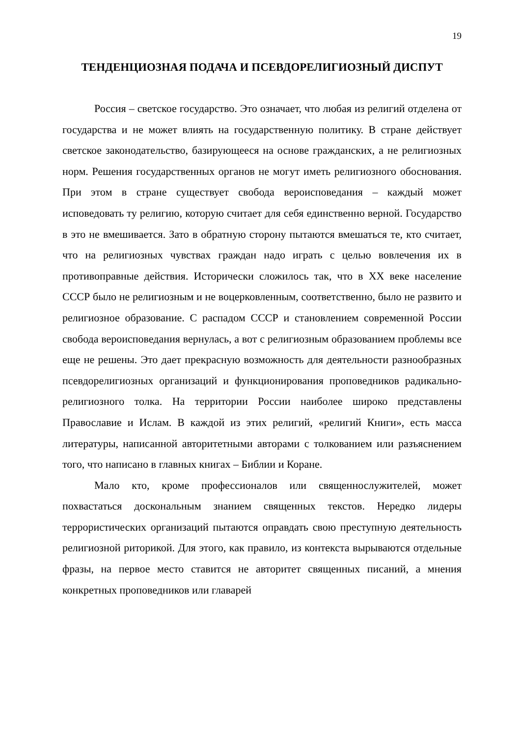19
ТЕНДЕНЦИОЗНАЯ ПОДАЧА И ПСЕВДОРЕЛИГИОЗНЫЙ ДИСПУТ
Россия – светское государство. Это означает, что любая из религий отделена от государства и не может влиять на государственную политику. В стране действует светское законодательство, базирующееся на основе гражданских, а не религиозных норм. Решения государственных органов не могут иметь религиозного обоснования. При этом в стране существует свобода вероисповедания – каждый может исповедовать ту религию, которую считает для себя единственно верной. Государство в это не вмешивается. Зато в обратную сторону пытаются вмешаться те, кто считает, что на религиозных чувствах граждан надо играть с целью вовлечения их в противоправные действия. Исторически сложилось так, что в XX веке население СССР было не религиозным и не воцерковленным, соответственно, было не развито и религиозное образование. С распадом СССР и становлением современной России свобода вероисповедания вернулась, а вот с религиозным образованием проблемы все еще не решены. Это дает прекрасную возможность для деятельности разнообразных псевдорелигиозных организаций и функционирования проповедников радикально-религиозного толка. На территории России наиболее широко представлены Православие и Ислам. В каждой из этих религий, «религий Книги», есть масса литературы, написанной авторитетными авторами с толкованием или разъяснением того, что написано в главных книгах – Библии и Коране.
Мало кто, кроме профессионалов или священнослужителей, может похвастаться доскональным знанием священных текстов. Нередко лидеры террористических организаций пытаются оправдать свою преступную деятельность религиозной риторикой. Для этого, как правило, из контекста вырываются отдельные фразы, на первое место ставится не авторитет священных писаний, а мнения конкретных проповедников или главарей